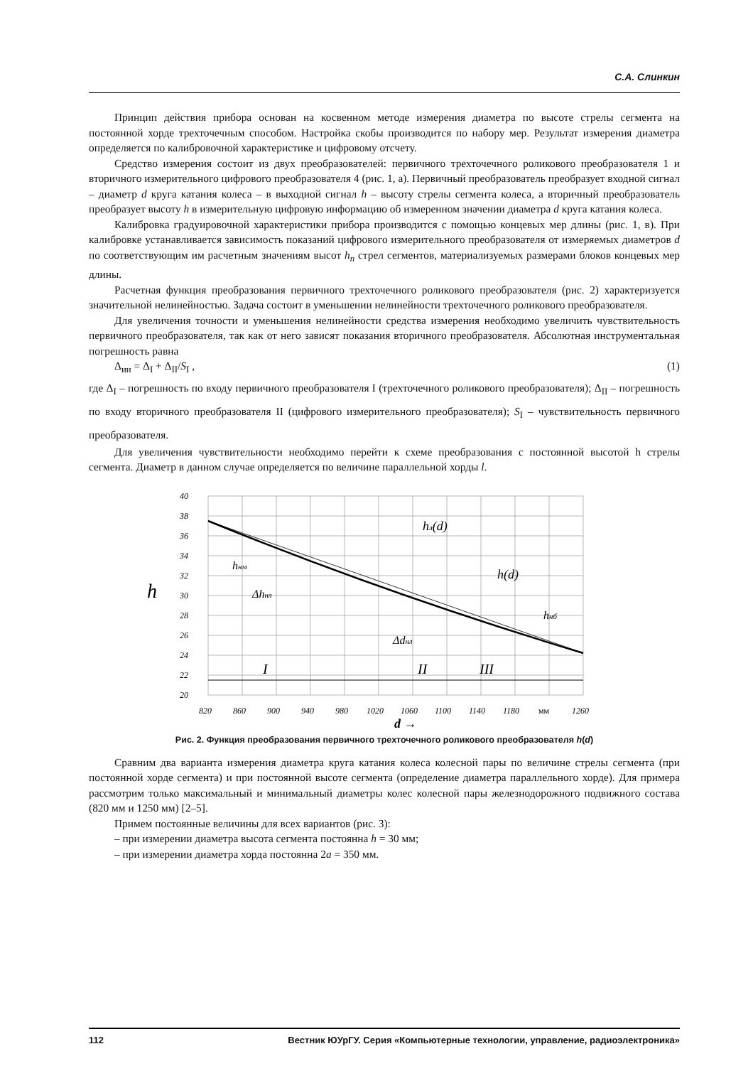С.А. Слинкин
Принцип действия прибора основан на косвенном методе измерения диаметра по высоте стрелы сегмента на постоянной хорде трехточечным способом. Настройка скобы производится по набору мер. Результат измерения диаметра определяется по калибровочной характеристике и цифровому отсчету.
Средство измерения состоит из двух преобразователей: первичного трехточечного роликового преобразователя 1 и вторичного измерительного цифрового преобразователя 4 (рис. 1, а). Первичный преобразователь преобразует входной сигнал – диаметр d круга катания колеса – в выходной сигнал h – высоту стрелы сегмента колеса, а вторичный преобразователь преобразует высоту h в измерительную цифровую информацию об измеренном значении диаметра d круга катания колеса.
Калибровка градуировочной характеристики прибора производится с помощью концевых мер длины (рис. 1, в). При калибровке устанавливается зависимость показаний цифрового измерительного преобразователя от измеряемых диаметров d по соответствующим им расчетным значениям высот h<sub>n</sub> стрел сегментов, материализуемых размерами блоков концевых мер длины.
Расчетная функция преобразования первичного трехточечного роликового преобразователя (рис. 2) характеризуется значительной нелинейностью. Задача состоит в уменьшении нелинейности трехточечного роликового преобразователя.
Для увеличения точности и уменьшения нелинейности средства измерения необходимо увеличить чувствительность первичного преобразователя, так как от него зависят показания вторичного преобразователя. Абсолютная инструментальная погрешность равна
Δ<sub>ин</sub> = Δ<sub>I</sub> + Δ<sub>II</sub>/S<sub>I</sub> , (1)
где Δ<sub>I</sub> – погрешность по входу первичного преобразователя I (трехточечного роликового преобразователя); Δ<sub>II</sub> – погрешность по входу вторичного преобразователя II (цифрового измерительного преобразователя); S<sub>I</sub> – чувствительность первичного преобразователя.
Для увеличения чувствительности необходимо перейти к схеме преобразования с постоянной высотой h стрелы сегмента. Диаметр в данном случае определяется по величине параллельной хорды l.
40
38
36
34
32
30
28
26
24
22
20
h
820
860
900
940
980
1020
1060
1100
1140
1180
мм
1260
d →
hл(d)
hнм
Δhнл
h(d)
hнб
Δdнл
I
II
III
Рис. 2. Функция преобразования первичного трехточечного роликового преобразователя h(d)
Сравним два варианта измерения диаметра круга катания колеса колесной пары по величине стрелы сегмента (при постоянной хорде сегмента) и при постоянной высоте сегмента (определение диаметра параллельного хорде). Для примера рассмотрим только максимальный и минимальный диаметры колес колесной пары железнодорожного подвижного состава (820 мм и 1250 мм) [2–5].
Примем постоянные величины для всех вариантов (рис. 3):
– при измерении диаметра высота сегмента постоянна h = 30 мм;
– при измерении диаметра хорда постоянна 2a = 350 мм.
112 Вестник ЮУрГУ. Серия «Компьютерные технологии, управление, радиоэлектроника»